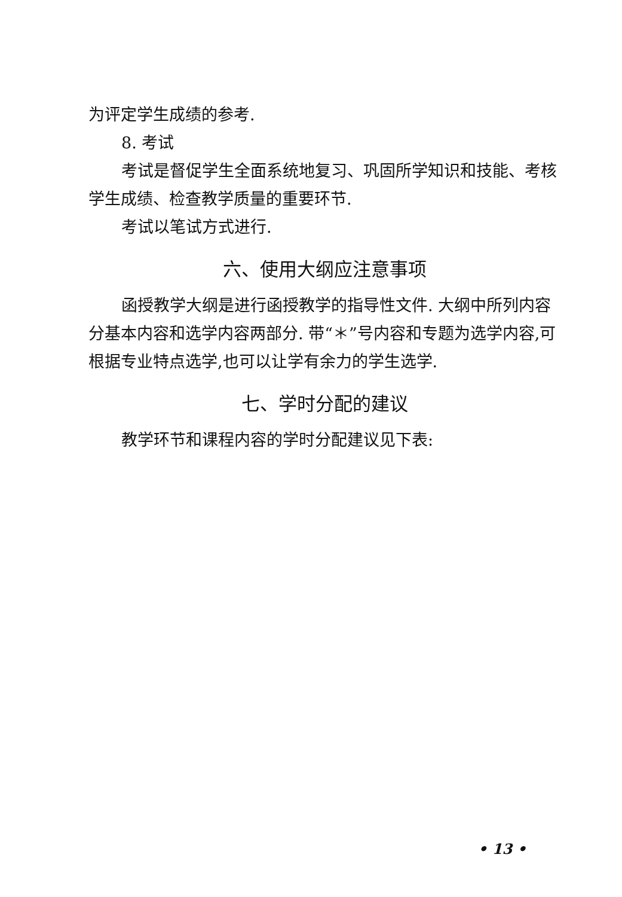为评定学生成绩的参考.
8. 考试
考试是督促学生全面系统地复习、巩固所学知识和技能、考核学生成绩、检查教学质量的重要环节.
考试以笔试方式进行.
六、使用大纲应注意事项
函授教学大纲是进行函授教学的指导性文件. 大纲中所列内容分基本内容和选学内容两部分. 带“＊”号内容和专题为选学内容,可根据专业特点选学,也可以让学有余力的学生选学.
七、学时分配的建议
教学环节和课程内容的学时分配建议见下表:
• 13 •